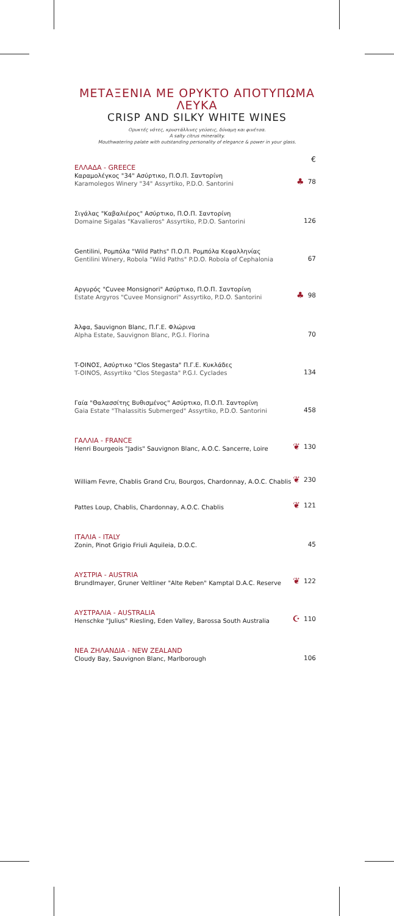ΜΕΤΑΞΕΝΙΑ ΜΕ ΟΡΥΚΤΟ ΑΠΟΤΥΠΩΜΑ ΛΕΥΚΑ
CRISP AND SILKY WHITE WINES
Ορυκτές νότες, κρυστάλλινες γεύσεις, δύναμη και φινέτσα.
A salty citrus minerality.
Mouthwatering palate with outstanding personality of elegance & power in your glass.
€
ΕΛΛΑΔΑ - GREECE
Καραμολέγκος "34" Ασύρτικο, Π.Ο.Π. Σαντορίνη
Karamolegos Winery "34" Assyrtiko, P.D.O. Santorini
♣ 78
Σιγάλας "Καβαλιέρος" Ασύρτικο, Π.Ο.Π. Σαντορίνη
Domaine Sigalas "Kavalieros" Assyrtiko, P.D.O. Santorini
126
Gentilini, Ρομπόλα "Wild Paths" Π.Ο.Π. Ρομπόλα Κεφαλληνίας
Gentilini Winery, Robola "Wild Paths" P.D.O. Robola of Cephalonia
67
Αργυρός "Cuvee Monsignori" Ασύρτικο, Π.Ο.Π. Σαντορίνη
Estate Argyros "Cuvee Monsignori" Assyrtiko, P.D.O. Santorini
♣ 98
Άλφα, Sauvignon Blanc, Π.Γ.Ε. Φλώρινα
Alpha Estate, Sauvignon Blanc, P.G.I. Florina
70
T-OINOΣ, Ασύρτικο "Clos Stegasta" Π.Γ.Ε. Κυκλάδες
T-OINOS, Assyrtiko "Clos Stegasta" P.G.I. Cyclades
134
Γαία "Θαλασσίτης Βυθισμένος" Ασύρτικο, Π.Ο.Π. Σαντορίνη
Gaia Estate "Thalassitis Submerged" Assyrtiko, P.D.O. Santorini
458
ΓΑΛΛΙΑ - FRANCE
Henri Bourgeois "Jadis" Sauvignon Blanc, A.O.C. Sancerre, Loire
❦ 130
William Fevre, Chablis Grand Cru, Bourgos, Chardonnay, A.O.C. Chablis
❦ 230
Pattes Loup, Chablis, Chardonnay, A.O.C. Chablis
❦ 121
ΙΤΑΛΙΑ - ITALY
Zonin, Pinot Grigio Friuli Aquileia, D.O.C.
45
ΑΥΣΤΡΙΑ - AUSTRIA
Brundlmayer, Gruner Veltliner "Alte Reben" Kamptal D.A.C. Reserve
❦ 122
ΑΥΣΤΡΑΛΙΑ - AUSTRALIA
Henschke "Julius" Riesling, Eden Valley, Barossa South Australia
☪ 110
ΝΕΑ ΖΗΛΑΝΔΙΑ - NEW ZEALAND
Cloudy Bay, Sauvignon Blanc, Marlborough
106